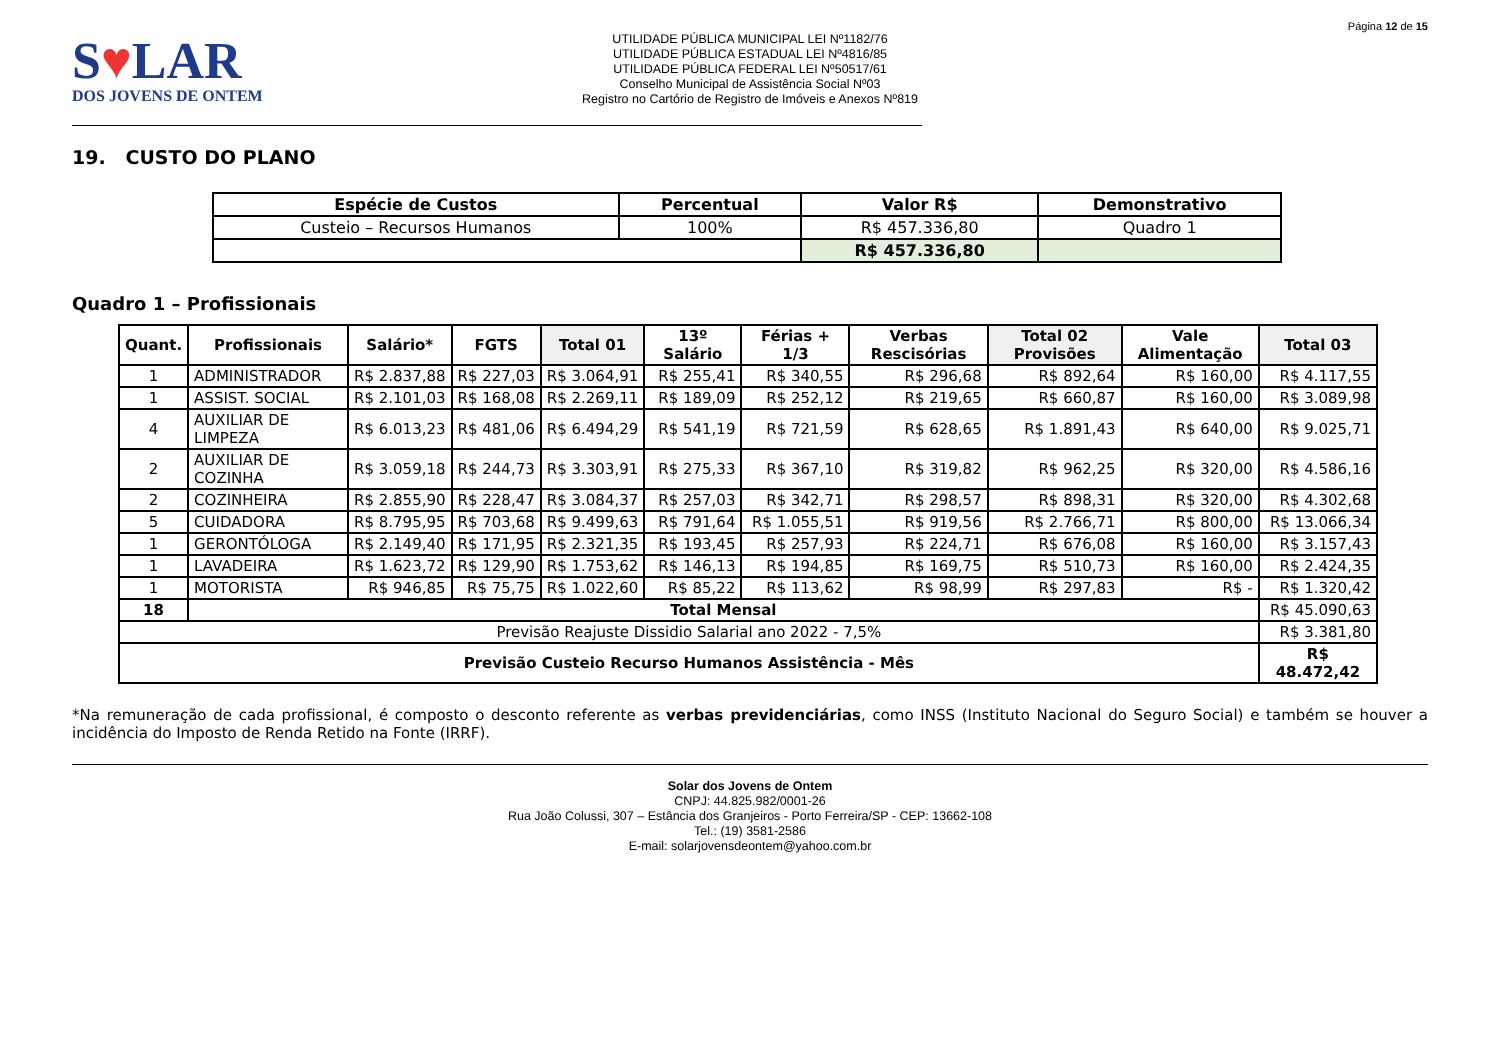Página 12 de 15
S♥LAR
DOS JOVENS DE ONTEM
UTILIDADE PÚBLICA MUNICIPAL LEI Nº1182/76
UTILIDADE PÚBLICA ESTADUAL LEI Nº4816/85
UTILIDADE PÚBLICA FEDERAL LEI Nº50517/61
Conselho Municipal de Assistência Social Nº03
Registro no Cartório de Registro de Imóveis e Anexos Nº819
19. CUSTO DO PLANO
| Espécie de Custos | Percentual | Valor R$ | Demonstrativo |
| --- | --- | --- | --- |
| Custeio – Recursos Humanos | 100% | R$ 457.336,80 | Quadro 1 |
| | | R$ 457.336,80 | |
Quadro 1 – Profissionais
| Quant. | Profissionais | Salário* | FGTS | Total 01 | 13º Salário | Férias + 1/3 | Verbas Rescisórias | Total 02 Provisões | Vale Alimentação | Total 03 |
| --- | --- | --- | --- | --- | --- | --- | --- | --- | --- | --- |
| 1 | ADMINISTRADOR | R$ 2.837,88 | R$ 227,03 | R$ 3.064,91 | R$ 255,41 | R$ 340,55 | R$ 296,68 | R$ 892,64 | R$ 160,00 | R$ 4.117,55 |
| 1 | ASSIST. SOCIAL | R$ 2.101,03 | R$ 168,08 | R$ 2.269,11 | R$ 189,09 | R$ 252,12 | R$ 219,65 | R$ 660,87 | R$ 160,00 | R$ 3.089,98 |
| 4 | AUXILIAR DE LIMPEZA | R$ 6.013,23 | R$ 481,06 | R$ 6.494,29 | R$ 541,19 | R$ 721,59 | R$ 628,65 | R$ 1.891,43 | R$ 640,00 | R$ 9.025,71 |
| 2 | AUXILIAR DE COZINHA | R$ 3.059,18 | R$ 244,73 | R$ 3.303,91 | R$ 275,33 | R$ 367,10 | R$ 319,82 | R$ 962,25 | R$ 320,00 | R$ 4.586,16 |
| 2 | COZINHEIRA | R$ 2.855,90 | R$ 228,47 | R$ 3.084,37 | R$ 257,03 | R$ 342,71 | R$ 298,57 | R$ 898,31 | R$ 320,00 | R$ 4.302,68 |
| 5 | CUIDADORA | R$ 8.795,95 | R$ 703,68 | R$ 9.499,63 | R$ 791,64 | R$ 1.055,51 | R$ 919,56 | R$ 2.766,71 | R$ 800,00 | R$ 13.066,34 |
| 1 | GERONTÓLOGA | R$ 2.149,40 | R$ 171,95 | R$ 2.321,35 | R$ 193,45 | R$ 257,93 | R$ 224,71 | R$ 676,08 | R$ 160,00 | R$ 3.157,43 |
| 1 | LAVADEIRA | R$ 1.623,72 | R$ 129,90 | R$ 1.753,62 | R$ 146,13 | R$ 194,85 | R$ 169,75 | R$ 510,73 | R$ 160,00 | R$ 2.424,35 |
| 1 | MOTORISTA | R$ 946,85 | R$ 75,75 | R$ 1.022,60 | R$ 85,22 | R$ 113,62 | R$ 98,99 | R$ 297,83 | R$ - | R$ 1.320,42 |
| 18 | Total Mensal | | | | | | | | | R$ 45.090,63 |
| Previsão Reajuste Dissidio Salarial ano 2022 - 7,5% | | | | | | | | | | R$ 3.381,80 |
| Previsão Custeio Recurso Humanos Assistência - Mês | | | | | | | | | | R$ 48.472,42 |
*Na remuneração de cada profissional, é composto o desconto referente as verbas previdenciárias, como INSS (Instituto Nacional do Seguro Social) e também se houver a incidência do Imposto de Renda Retido na Fonte (IRRF).
Solar dos Jovens de Ontem
CNPJ: 44.825.982/0001-26
Rua João Colussi, 307 – Estância dos Granjeiros - Porto Ferreira/SP - CEP: 13662-108
Tel.: (19) 3581-2586
E-mail: solarjovensdeontem@yahoo.com.br